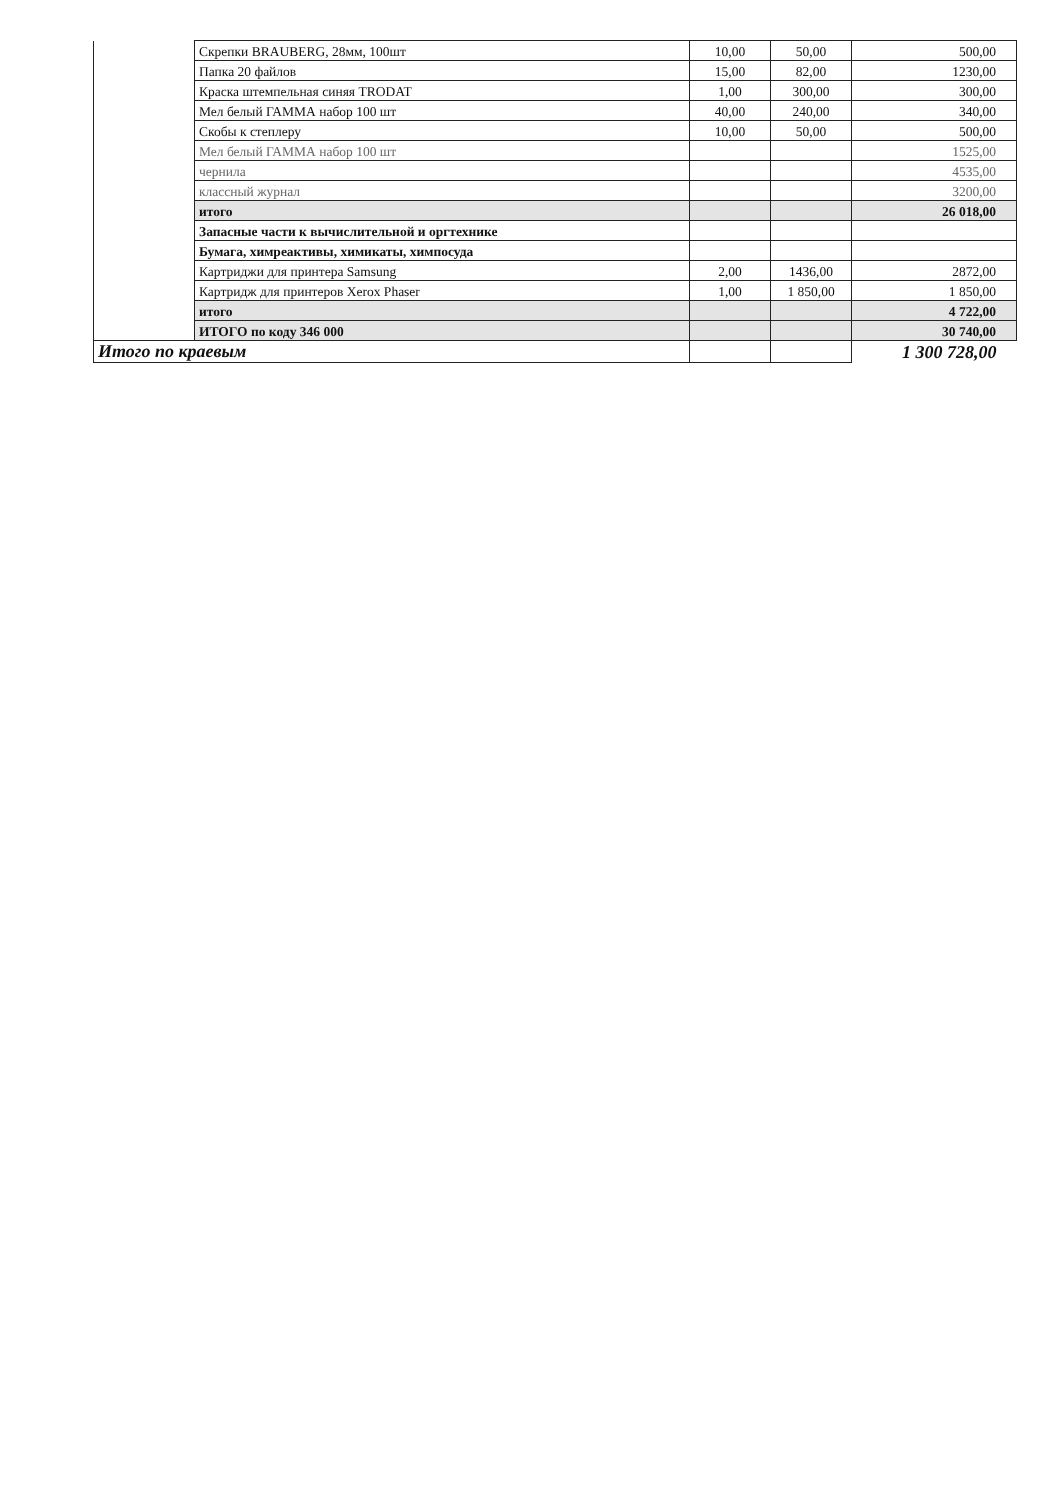| | Скрепки BRAUBERG, 28мм, 100шт | 10,00 | 50,00 | 500,00 |
| | Папка 20 файлов | 15,00 | 82,00 | 1230,00 |
| | Краска штемпельная синяя TRODAT | 1,00 | 300,00 | 300,00 |
| | Мел белый ГАММА набор 100 шт | 40,00 | 240,00 | 340,00 |
| | Скобы к степлеру | 10,00 | 50,00 | 500,00 |
| | Мел белый ГАММА набор 100 шт | | | 1525,00 |
| | чернила | | | 4535,00 |
| | классный журнал | | | 3200,00 |
| | итого | | | 26 018,00 |
| | Запасные части к вычислительной и оргтехнике | | | |
| | Бумага, химреактивы, химикаты, химпосуда | | | |
| | Картриджи для принтера Samsung | 2,00 | 1436,00 | 2872,00 |
| | Картридж для принтеров Xerox Phaser | 1,00 | 1 850,00 | 1 850,00 |
| | итого | | | 4 722,00 |
| | ИТОГО по коду 346 000 | | | 30 740,00 |
| Итого по краевым | | | | 1 300 728,00 |